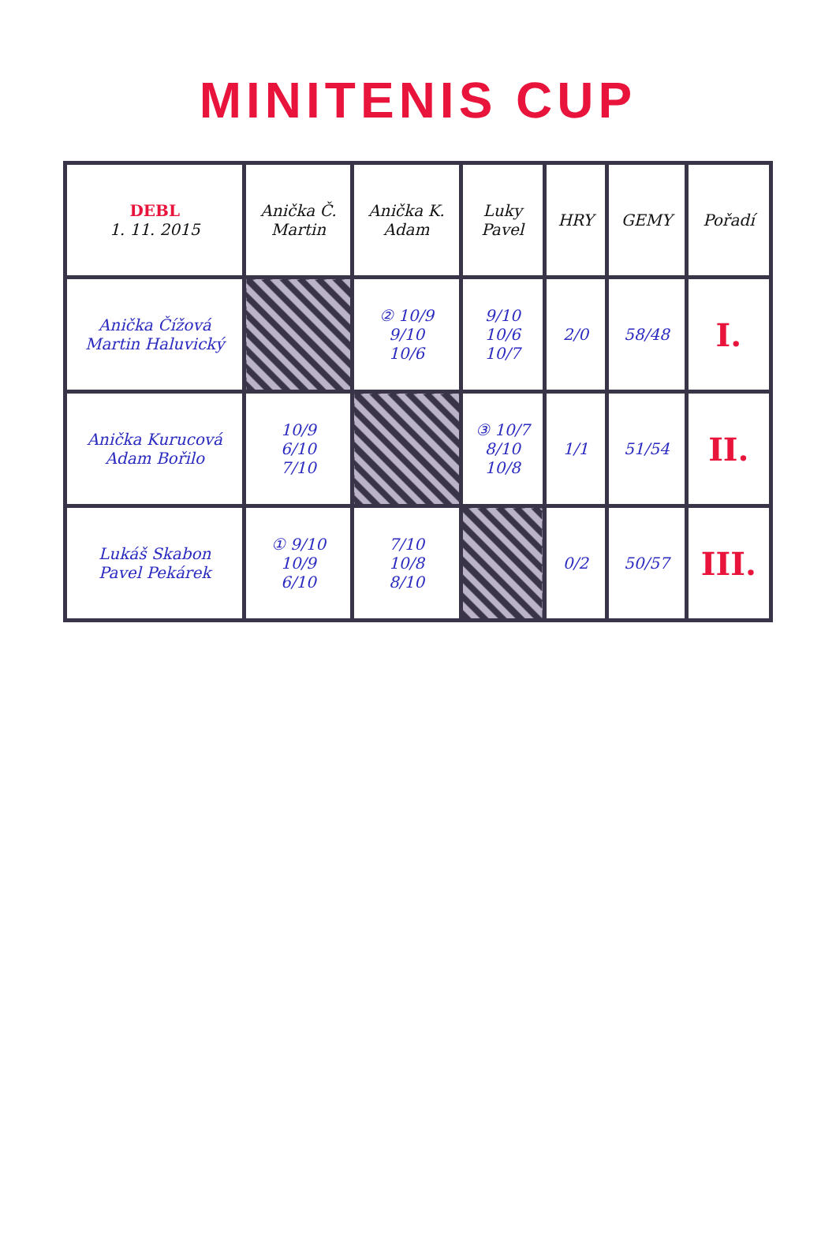MINITENIS CUP
| DEBL 1. 11. 2015 | Anička Č. Martin | Anička K. Adam | Luky Pavel | HRY | GEMY | Pořadí |
| --- | --- | --- | --- | --- | --- | --- |
| Anička Čížová Martin Haluvický | | ② 10/9 9/10 10/6 | 9/10 10/6 10/7 | 2/0 | 58/48 | I. |
| Anička Kurucová Adam Bořilo | 10/9 6/10 7/10 | | ③ 10/7 8/10 10/8 | 1/1 | 51/54 | II. |
| Lukáš Skabon Pavel Pekárek | ① 9/10 10/9 6/10 | 7/10 10/8 8/10 | | 0/2 | 50/57 | III. |